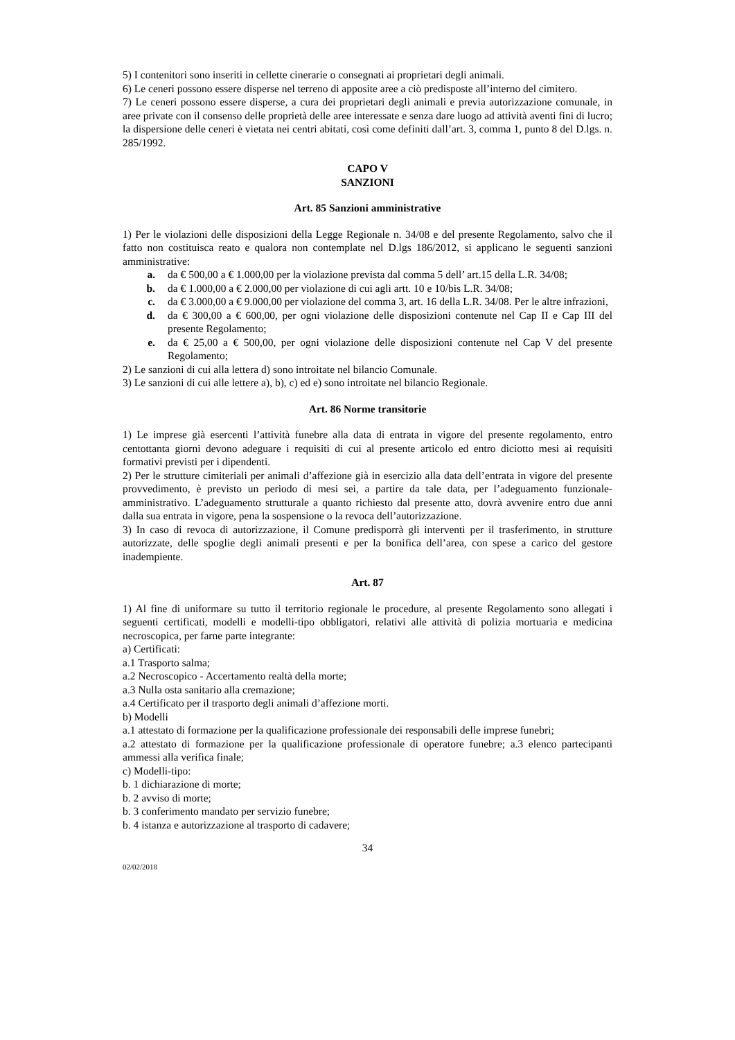5) I contenitori sono inseriti in cellette cinerarie o consegnati ai proprietari degli animali.
6) Le ceneri possono essere disperse nel terreno di apposite aree a ciò predisposte all’interno del cimitero.
7) Le ceneri possono essere disperse, a cura dei proprietari degli animali e previa autorizzazione comunale, in aree private con il consenso delle proprietà delle aree interessate e senza dare luogo ad attività aventi fini di lucro; la dispersione delle ceneri è vietata nei centri abitati, così come definiti dall’art. 3, comma 1, punto 8 del D.lgs. n. 285/1992.
CAPO V
SANZIONI
Art. 85 Sanzioni amministrative
1) Per le violazioni delle disposizioni della Legge Regionale n. 34/08 e del presente Regolamento, salvo che il fatto non costituisca reato e qualora non contemplate nel D.lgs 186/2012, si applicano le seguenti sanzioni amministrative:
a. da € 500,00 a € 1.000,00 per la violazione prevista dal comma 5 dell’ art.15 della L.R. 34/08;
b. da € 1.000,00 a € 2.000,00 per violazione di cui agli artt. 10 e 10/bis L.R. 34/08;
c. da € 3.000,00 a € 9.000,00 per violazione del comma 3, art. 16 della L.R. 34/08. Per le altre infrazioni,
d. da € 300,00 a € 600,00, per ogni violazione delle disposizioni contenute nel Cap II e Cap III del presente Regolamento;
e. da € 25,00 a € 500,00, per ogni violazione delle disposizioni contenute nel Cap V del presente Regolamento;
2) Le sanzioni di cui alla lettera d) sono introitate nel bilancio Comunale.
3) Le sanzioni di cui alle lettere a), b), c) ed e) sono introitate nel bilancio Regionale.
Art. 86 Norme transitorie
1) Le imprese già esercenti l’attività funebre alla data di entrata in vigore del presente regolamento, entro centottanta giorni devono adeguare i requisiti di cui al presente articolo ed entro diciotto mesi ai requisiti formativi previsti per i dipendenti.
2) Per le strutture cimiteriali per animali d’affezione già in esercizio alla data dell’entrata in vigore del presente provvedimento, è previsto un periodo di mesi sei, a partire da tale data, per l’adeguamento funzionale-amministrativo. L’adeguamento strutturale a quanto richiesto dal presente atto, dovrà avvenire entro due anni dalla sua entrata in vigore, pena la sospensione o la revoca dell’autorizzazione.
3) In caso di revoca di autorizzazione, il Comune predisporrà gli interventi per il trasferimento, in strutture autorizzate, delle spoglie degli animali presenti e per la bonifica dell’area, con spese a carico del gestore inadempiente.
Art. 87
1) Al fine di uniformare su tutto il territorio regionale le procedure, al presente Regolamento sono allegati i seguenti certificati, modelli e modelli-tipo obbligatori, relativi alle attività di polizia mortuaria e medicina necroscopica, per farne parte integrante:
a) Certificati:
a.1 Trasporto salma;
a.2 Necroscopico - Accertamento realtà della morte;
a.3 Nulla osta sanitario alla cremazione;
a.4 Certificato per il trasporto degli animali d’affezione morti.
b) Modelli
a.1 attestato di formazione per la qualificazione professionale dei responsabili delle imprese funebri;
a.2 attestato di formazione per la qualificazione professionale di operatore funebre; a.3 elenco partecipanti ammessi alla verifica finale;
c) Modelli-tipo:
b. 1 dichiarazione di morte;
b. 2 avviso di morte;
b. 3 conferimento mandato per servizio funebre;
b. 4 istanza e autorizzazione al trasporto di cadavere;
34
02/02/2018